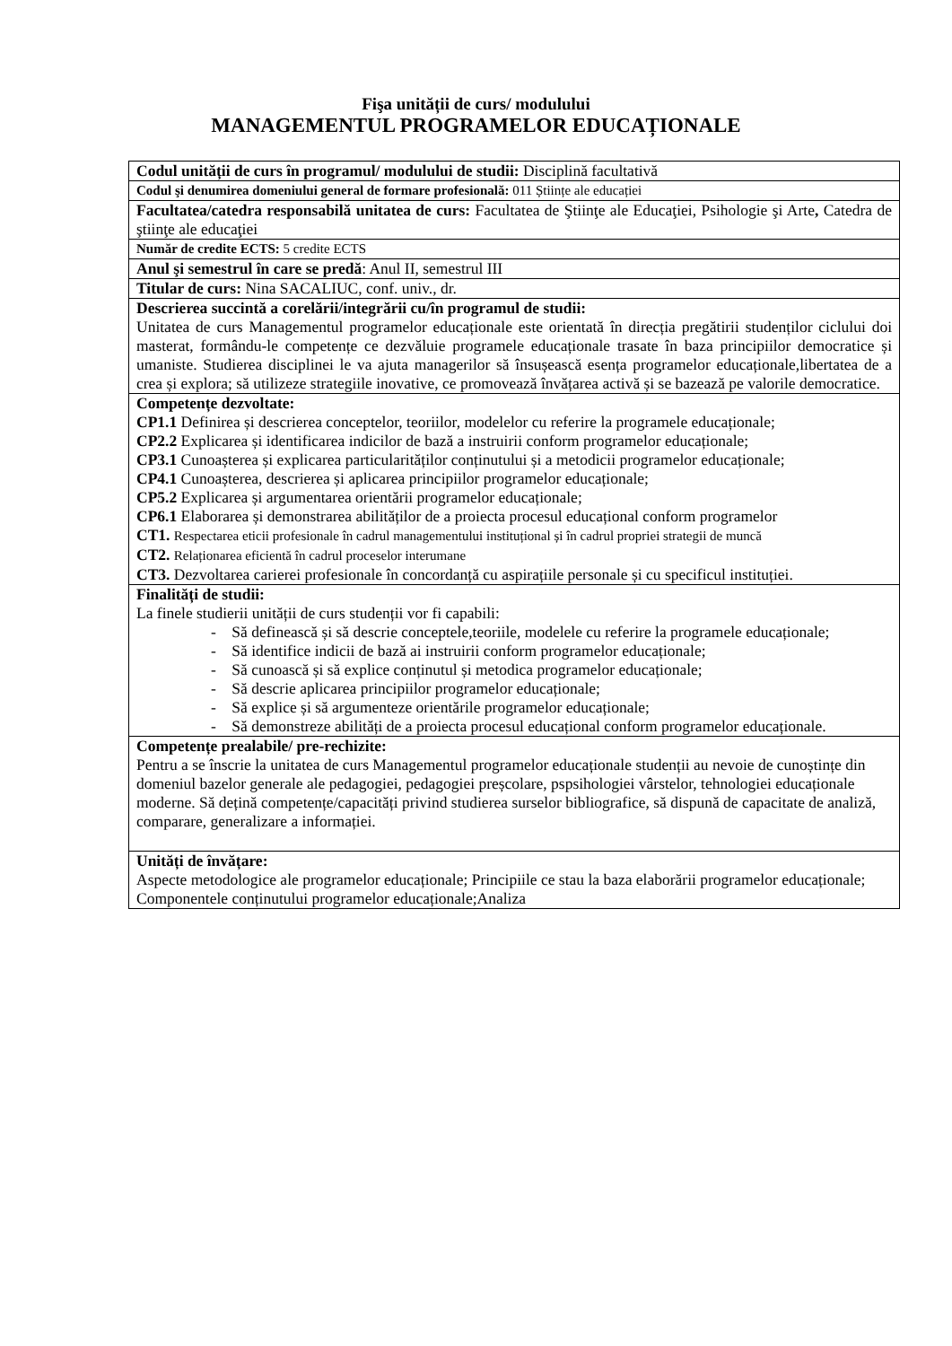Fişa unității de curs/ modulului
MANAGEMENTUL PROGRAMELOR EDUCAȚIONALE
| Codul unității de curs în programul/ modulului de studii: Disciplină facultativă |
| Codul şi denumirea domeniului general de formare profesională: 011 Științe ale educației |
| Facultatea/catedra responsabilă unitatea de curs: Facultatea de Ştiinţe ale Educaţiei, Psihologie şi Arte , Catedra de ştiinţe ale educaţiei |
| Număr de credite ECTS: 5 credite ECTS |
| Anul şi semestrul în care se predă : Anul II, semestrul III |
| Titular de curs: Nina SACALIUC, conf. univ., dr. |
| Descrierea succintă a corelării/integrării cu/în programul de studii: Unitatea de curs Managementul programelor educaționale este orientată în direcția pregătirii studenților ciclului doi masterat, formându-le competențe ce dezvăluie programele educaționale trasate în baza principiilor democratice și umaniste. Studierea disciplinei le va ajuta managerilor să însușească esența programelor educaționale,libertatea de a crea și explora; să utilizeze strategiile inovative, ce promovează învățarea activă și se bazează pe valorile democratice. |
| Competențe dezvoltate: CP1.1 Definirea și descrierea conceptelor, teoriilor, modelelor cu referire la programele educaționale; CP2.2 Explicarea și identificarea indicilor de bază a instruirii conform programelor educaționale; CP3.1 Cunoașterea și explicarea particularităților conținutului și a metodicii programelor educaționale; CP4.1 Cunoașterea, descrierea și aplicarea principiilor programelor educaționale; CP5.2 Explicarea și argumentarea orientării programelor educaționale; CP6.1 Elaborarea și demonstrarea abilităților de a proiecta procesul educațional conform programelor CT1. Respectarea eticii profesionale în cadrul managementului instituțional și în cadrul propriei strategii de muncă CT2. Relaționarea eficientă în cadrul proceselor interumane CT3. Dezvoltarea carierei profesionale în concordanță cu aspirațiile personale și cu specificul instituției. |
| Finalități de studii: La finele studierii unității de curs studenții vor fi capabili: - Să definească și să descrie conceptele,teoriile, modelele cu referire la programele educaționale; - Să identifice indicii de bază ai instruirii conform programelor educaționale; - Să cunoască și să explice conținutul și metodica programelor educaționale; - Să descrie aplicarea principiilor programelor educaționale; - Să explice și să argumenteze orientările programelor educaționale; - Să demonstreze abilități de a proiecta procesul educațional conform programelor educaționale. |
| Competențe prealabile/ pre-rechizite: Pentru a se înscrie la unitatea de curs Managementul programelor educaționale studenții au nevoie de cunoștințe din domeniul bazelor generale ale pedagogiei, pedagogiei preșcolare, pspsihologiei vârstelor, tehnologiei educaționale moderne. Să dețină competențe/capacități privind studierea surselor bibliografice, să dispună de capacitate de analiză, comparare, generalizare a informației. |
| Unități de învățare: Aspecte metodologice ale programelor educaționale; Principiile ce stau la baza elaborării programelor educaționale; Componentele conținutului programelor educaționale;Analiza |